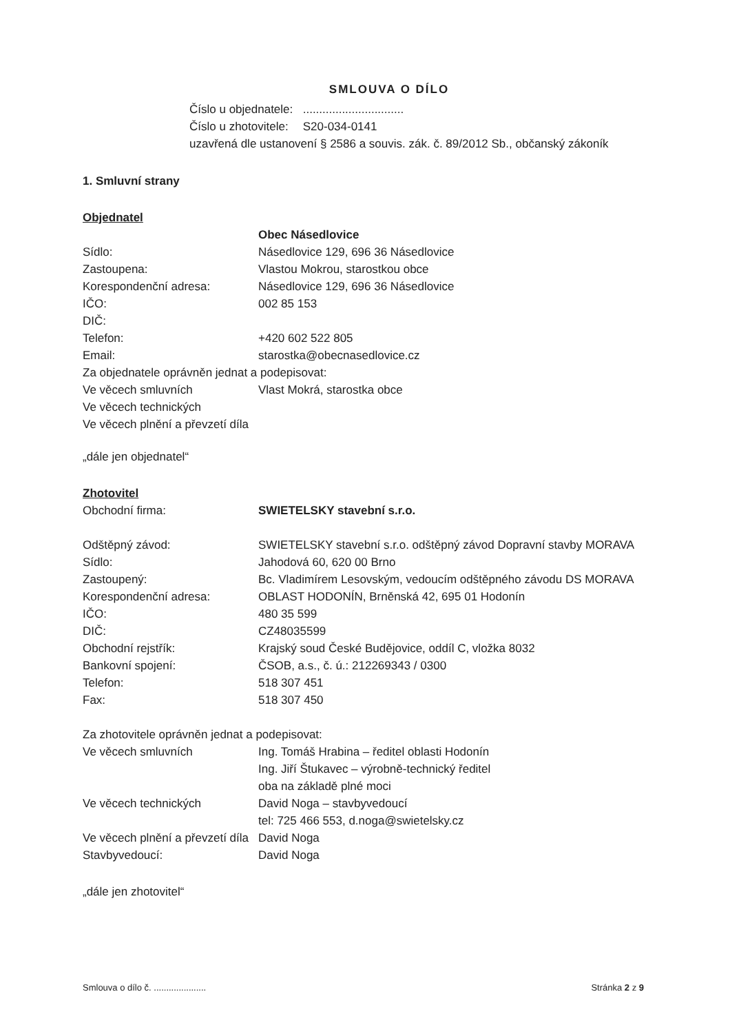SMLOUVA O DÍLO
Číslo u objednatele: ...............................
Číslo u zhotovitele: S20-034-0141
uzavřená dle ustanovení § 2586 a souvis. zák. č. 89/2012 Sb., občanský zákoník
1. Smluvní strany
Objednatel
| | Obec Násedlovice |
| Sídlo: | Násedlovice 129, 696 36 Násedlovice |
| Zastoupena: | Vlastou Mokrou, starostkou obce |
| Korespondenční adresa: | Násedlovice 129, 696 36 Násedlovice |
| IČO: | 002 85 153 |
| DIČ: | |
| Telefon: | +420 602 522 805 |
| Email: | starostka@obecnasedlovice.cz |
| Za objednatele oprávněn jednat a podepisovat: | |
| Ve věcech smluvních | Vlast Mokrá, starostka obce |
| Ve věcech technických | |
| Ve věcech plnění a převzetí díla | |
„dále jen objednatel“
Zhotovitel
| Obchodní firma: | SWIETELSKY stavební s.r.o. |
| Odštěpný závod: | SWIETELSKY stavební s.r.o. odštěpný závod Dopravní stavby MORAVA |
| Sídlo: | Jahodová 60, 620 00 Brno |
| Zastoupený: | Bc. Vladimírem Lesovským, vedoucím odštěpného závodu DS MORAVA |
| Korespondenční adresa: | OBLAST HODONÍN, Brněnská 42, 695 01 Hodonín |
| IČO: | 480 35 599 |
| DIČ: | CZ48035599 |
| Obchodní rejstřík: | Krajský soud České Budějovice, oddíl C, vložka 8032 |
| Bankovní spojení: | ČSOB, a.s., č. ú.: 212269343 / 0300 |
| Telefon: | 518 307 451 |
| Fax: | 518 307 450 |
Za zhotovitele oprávněn jednat a podepisovat:
| Ve věcech smluvních | Ing. Tomáš Hrabina – ředitel oblasti Hodonín Ing. Jiří Štukavec – výrobně-technický ředitel oba na základě plné moci |
| Ve věcech technických | David Noga – stavbyvedoucí tel: 725 466 553, d.noga@swietelsky.cz |
| Ve věcech plnění a převzetí díla | David Noga |
| Stavbyvedoucí: | David Noga |
„dále jen zhotovitel“
Smlouva o dílo č. ..................... Stránka 2 z 9